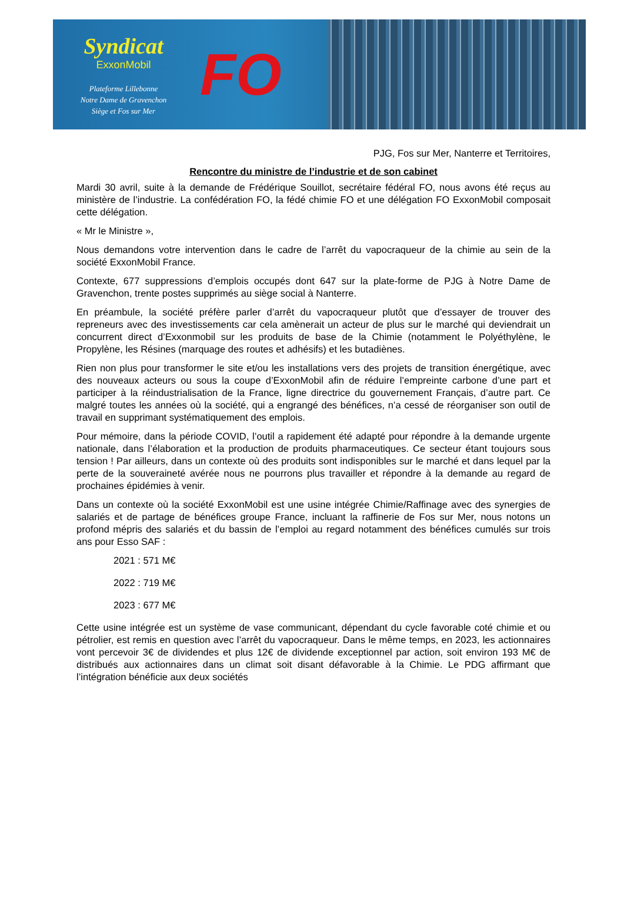Syndicat
ExxonMobil
Plateforme Lillebonne
Notre Dame de Gravenchon
Siège et Fos sur Mer
FO
PJG, Fos sur Mer, Nanterre et Territoires,
Rencontre du ministre de l’industrie et de son cabinet
Mardi 30 avril, suite à la demande de Frédérique Souillot, secrétaire fédéral FO, nous avons été reçus au ministère de l’industrie. La confédération FO, la fédé chimie FO et une délégation FO ExxonMobil composait cette délégation.
« Mr le Ministre »,
Nous demandons votre intervention dans le cadre de l’arrêt du vapocraqueur de la chimie au sein de la société ExxonMobil France.
Contexte, 677 suppressions d’emplois occupés dont 647 sur la plate-forme de PJG à Notre Dame de Gravenchon, trente postes supprimés au siège social à Nanterre.
En préambule, la société préfère parler d’arrêt du vapocraqueur plutôt que d’essayer de trouver des repreneurs avec des investissements car cela amènerait un acteur de plus sur le marché qui deviendrait un concurrent direct d’Exxonmobil sur les produits de base de la Chimie (notamment le Polyéthylène, le Propylène, les Résines (marquage des routes et adhésifs) et les butadiènes.
Rien non plus pour transformer le site et/ou les installations vers des projets de transition énergétique, avec des nouveaux acteurs ou sous la coupe d’ExxonMobil afin de réduire l’empreinte carbone d’une part et participer à la réindustrialisation de la France, ligne directrice du gouvernement Français, d’autre part. Ce malgré toutes les années où la société, qui a engrangé des bénéfices, n’a cessé de réorganiser son outil de travail en supprimant systématiquement des emplois.
Pour mémoire, dans la période COVID, l’outil a rapidement été adapté pour répondre à la demande urgente nationale, dans l’élaboration et la production de produits pharmaceutiques. Ce secteur étant toujours sous tension ! Par ailleurs, dans un contexte où des produits sont indisponibles sur le marché et dans lequel par la perte de la souveraineté avérée nous ne pourrons plus travailler et répondre à la demande au regard de prochaines épidémies à venir.
Dans un contexte où la société ExxonMobil est une usine intégrée Chimie/Raffinage avec des synergies de salariés et de partage de bénéfices groupe France, incluant la raffinerie de Fos sur Mer, nous notons un profond mépris des salariés et du bassin de l’emploi au regard notamment des bénéfices cumulés sur trois ans pour Esso SAF :
2021 : 571 M€
2022 : 719 M€
2023 : 677 M€
Cette usine intégrée est un système de vase communicant, dépendant du cycle favorable coté chimie et ou pétrolier, est remis en question avec l’arrêt du vapocraqueur. Dans le même temps, en 2023, les actionnaires vont percevoir 3€ de dividendes et plus 12€ de dividende exceptionnel par action, soit environ 193 M€ de distribués aux actionnaires dans un climat soit disant défavorable à la Chimie. Le PDG affirmant que l’intégration bénéficie aux deux sociétés